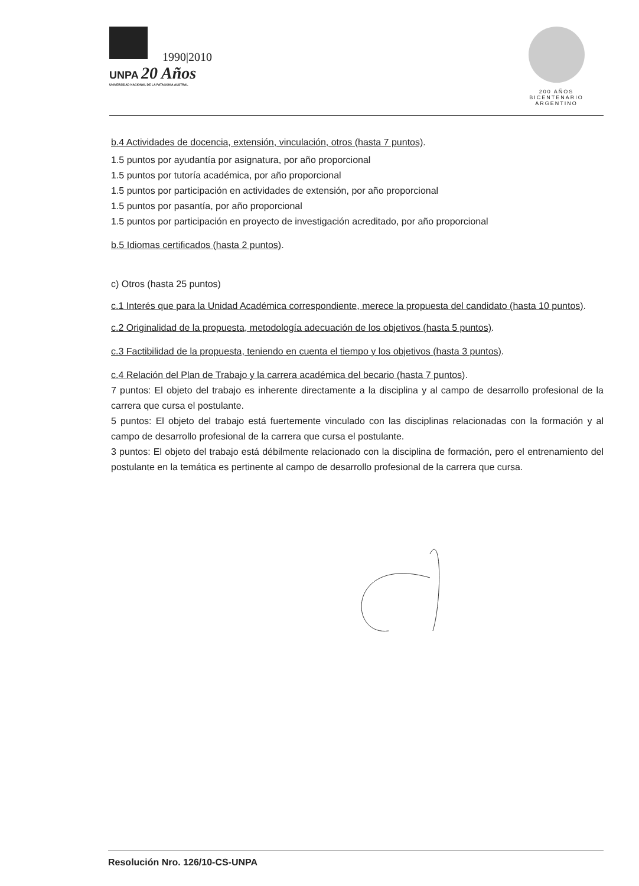1990|2010
UNPA 20 Años
UNIVERSIDAD NACIONAL DE LA PATAGONIA AUSTRAL
200 AÑOS
BICENTENARIO
ARGENTINO
b.4 Actividades de docencia, extensión, vinculación, otros (hasta 7 puntos).
1.5 puntos por ayudantía por asignatura, por año proporcional
1.5 puntos por tutoría académica, por año proporcional
1.5 puntos por participación en actividades de extensión, por año proporcional
1.5 puntos por pasantía, por año proporcional
1.5 puntos por participación en proyecto de investigación acreditado, por año proporcional
b.5 Idiomas certificados (hasta 2 puntos).
c) Otros (hasta 25 puntos)
c.1 Interés que para la Unidad Académica correspondiente, merece la propuesta del candidato (hasta 10 puntos).
c.2 Originalidad de la propuesta, metodología adecuación de los objetivos (hasta 5 puntos).
c.3 Factibilidad de la propuesta, teniendo en cuenta el tiempo y los objetivos (hasta 3 puntos).
c.4 Relación del Plan de Trabajo y la carrera académica del becario (hasta 7 puntos).
7 puntos: El objeto del trabajo es inherente directamente a la disciplina y al campo de desarrollo profesional de la carrera que cursa el postulante.
5 puntos: El objeto del trabajo está fuertemente vinculado con las disciplinas relacionadas con la formación y al campo de desarrollo profesional de la carrera que cursa el postulante.
3 puntos: El objeto del trabajo está débilmente relacionado con la disciplina de formación, pero el entrenamiento del postulante en la temática es pertinente al campo de desarrollo profesional de la carrera que cursa.
Resolución Nro. 126/10-CS-UNPA